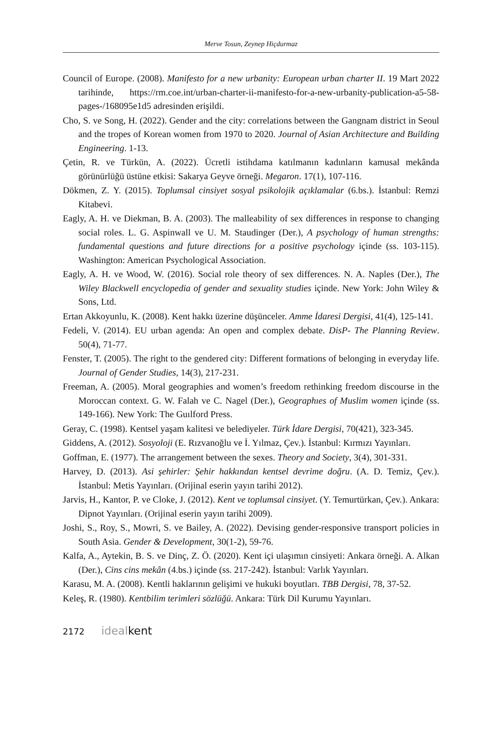Merve Tosun, Zeynep Hiçdurmaz
Council of Europe. (2008). Manifesto for a new urbanity: European urban charter II. 19 Mart 2022 tarihinde, https://rm.coe.int/urban-charter-ii-manifesto-for-a-new-urbanity-publication-a5-58-pages-/168095e1d5 adresinden erişildi.
Cho, S. ve Song, H. (2022). Gender and the city: correlations between the Gangnam district in Seoul and the tropes of Korean women from 1970 to 2020. Journal of Asian Architecture and Building Engineering. 1-13.
Çetin, R. ve Türkün, A. (2022). Ücretli istihdama katılmanın kadınların kamusal mekânda görünürlüğü üstüne etkisi: Sakarya Geyve örneği. Megaron. 17(1), 107-116.
Dökmen, Z. Y. (2015). Toplumsal cinsiyet sosyal psikolojik açıklamalar (6.bs.). İstanbul: Remzi Kitabevi.
Eagly, A. H. ve Diekman, B. A. (2003). The malleability of sex differences in response to changing social roles. L. G. Aspinwall ve U. M. Staudinger (Der.), A psychology of human strengths: fundamental questions and future directions for a positive psychology içinde (ss. 103-115). Washington: American Psychological Association.
Eagly, A. H. ve Wood, W. (2016). Social role theory of sex differences. N. A. Naples (Der.), The Wiley Blackwell encyclopedia of gender and sexuality studies içinde. New York: John Wiley & Sons, Ltd.
Ertan Akkoyunlu, K. (2008). Kent hakkı üzerine düşünceler. Amme İdaresi Dergisi, 41(4), 125-141.
Fedeli, V. (2014). EU urban agenda: An open and complex debate. DisP- The Planning Review. 50(4), 71-77.
Fenster, T. (2005). The right to the gendered city: Different formations of belonging in everyday life. Journal of Gender Studies, 14(3), 217-231.
Freeman, A. (2005). Moral geographies and women’s freedom rethinking freedom discourse in the Moroccan context. G. W. Falah ve C. Nagel (Der.), Geographıes of Muslim women içinde (ss. 149-166). New York: The Guılford Press.
Geray, C. (1998). Kentsel yaşam kalitesi ve belediyeler. Türk İdare Dergisi, 70(421), 323-345.
Giddens, A. (2012). Sosyoloji (E. Rızvanoğlu ve İ. Yılmaz, Çev.). İstanbul: Kırmızı Yayınları.
Goffman, E. (1977). The arrangement between the sexes. Theory and Society, 3(4), 301-331.
Harvey, D. (2013). Asi şehirler: Şehir hakkından kentsel devrime doğru. (A. D. Temiz, Çev.). İstanbul: Metis Yayınları. (Orijinal eserin yayın tarihi 2012).
Jarvis, H., Kantor, P. ve Cloke, J. (2012). Kent ve toplumsal cinsiyet. (Y. Temurtürkan, Çev.). Ankara: Dipnot Yayınları. (Orijinal eserin yayın tarihi 2009).
Joshi, S., Roy, S., Mowri, S. ve Bailey, A. (2022). Devising gender-responsive transport policies in South Asia. Gender & Development, 30(1-2), 59-76.
Kalfa, A., Aytekin, B. S. ve Dinç, Z. Ö. (2020). Kent içi ulaşımın cinsiyeti: Ankara örneği. A. Alkan (Der.), Cins cins mekân (4.bs.) içinde (ss. 217-242). İstanbul: Varlık Yayınları.
Karasu, M. A. (2008). Kentli haklarının gelişimi ve hukuki boyutları. TBB Dergisi, 78, 37-52.
Keleş, R. (1980). Kentbilim terimleri sözlüğü. Ankara: Türk Dil Kurumu Yayınları.
2172 idealkent